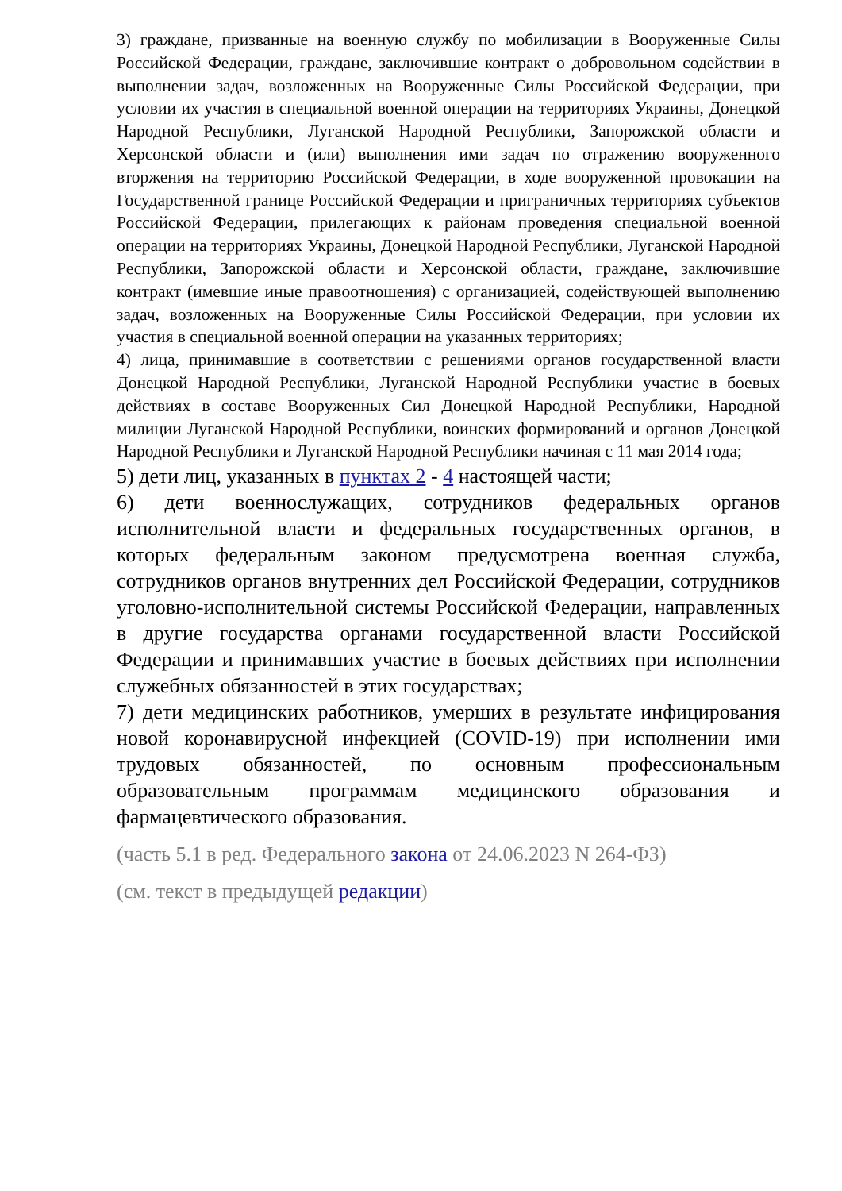3) граждане, призванные на военную службу по мобилизации в Вооруженные Силы Российской Федерации, граждане, заключившие контракт о добровольном содействии в выполнении задач, возложенных на Вооруженные Силы Российской Федерации, при условии их участия в специальной военной операции на территориях Украины, Донецкой Народной Республики, Луганской Народной Республики, Запорожской области и Херсонской области и (или) выполнения ими задач по отражению вооруженного вторжения на территорию Российской Федерации, в ходе вооруженной провокации на Государственной границе Российской Федерации и приграничных территориях субъектов Российской Федерации, прилегающих к районам проведения специальной военной операции на территориях Украины, Донецкой Народной Республики, Луганской Народной Республики, Запорожской области и Херсонской области, граждане, заключившие контракт (имевшие иные правоотношения) с организацией, содействующей выполнению задач, возложенных на Вооруженные Силы Российской Федерации, при условии их участия в специальной военной операции на указанных территориях;
4) лица, принимавшие в соответствии с решениями органов государственной власти Донецкой Народной Республики, Луганской Народной Республики участие в боевых действиях в составе Вооруженных Сил Донецкой Народной Республики, Народной милиции Луганской Народной Республики, воинских формирований и органов Донецкой Народной Республики и Луганской Народной Республики начиная с 11 мая 2014 года;
5) дети лиц, указанных в пунктах 2 - 4 настоящей части;
6) дети военнослужащих, сотрудников федеральных органов исполнительной власти и федеральных государственных органов, в которых федеральным законом предусмотрена военная служба, сотрудников органов внутренних дел Российской Федерации, сотрудников уголовно-исполнительной системы Российской Федерации, направленных в другие государства органами государственной власти Российской Федерации и принимавших участие в боевых действиях при исполнении служебных обязанностей в этих государствах;
7) дети медицинских работников, умерших в результате инфицирования новой коронавирусной инфекцией (COVID-19) при исполнении ими трудовых обязанностей, по основным профессиональным образовательным программам медицинского образования и фармацевтического образования.
(часть 5.1 в ред. Федерального закона от 24.06.2023 N 264-ФЗ)
(см. текст в предыдущей редакции)